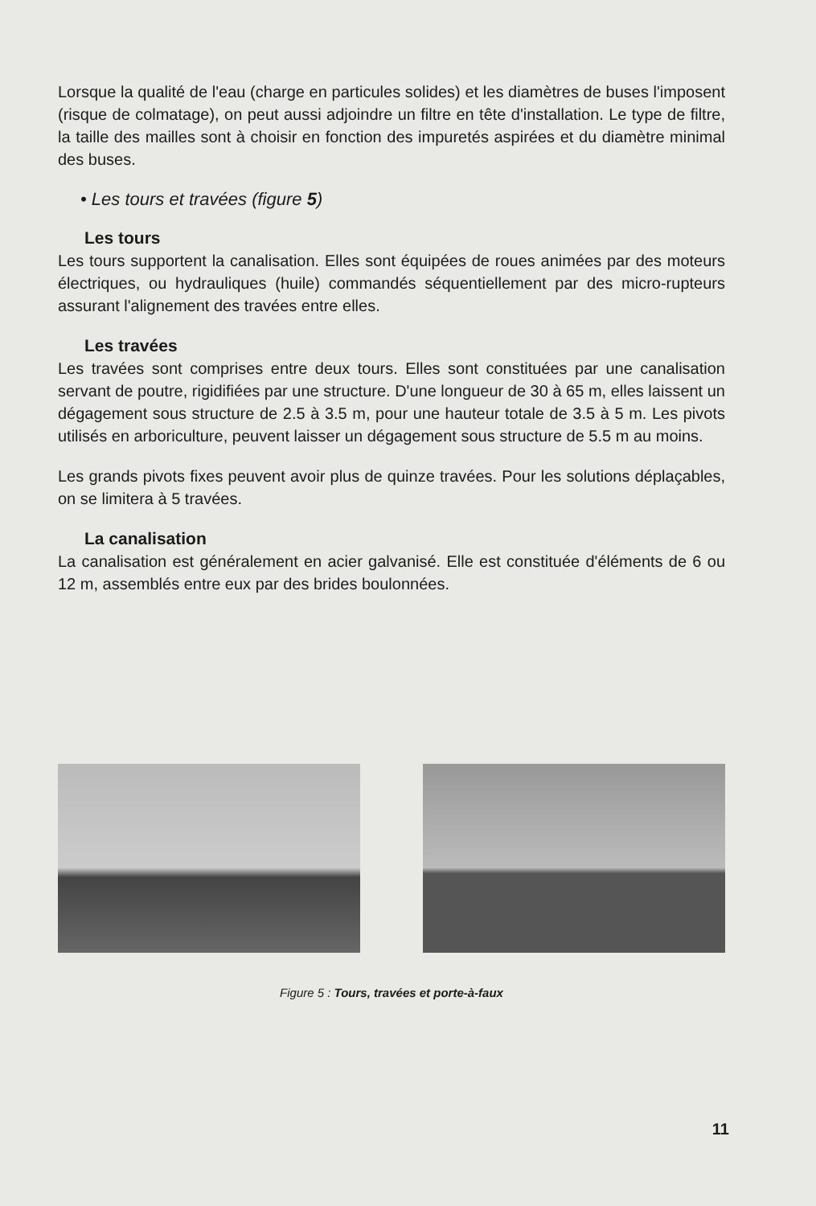Lorsque la qualité de l'eau (charge en particules solides) et les diamètres de buses l'imposent (risque de colmatage), on peut aussi adjoindre un filtre en tête d'installation. Le type de filtre, la taille des mailles sont à choisir en fonction des impuretés aspirées et du diamètre minimal des buses.
• Les tours et travées (figure 5)
Les tours
Les tours supportent la canalisation. Elles sont équipées de roues animées par des moteurs électriques, ou hydrauliques (huile) commandés séquentiellement par des micro-rupteurs assurant l'alignement des travées entre elles.
Les travées
Les travées sont comprises entre deux tours. Elles sont constituées par une canalisation servant de poutre, rigidifiées par une structure. D'une longueur de 30 à 65 m, elles laissent un dégagement sous structure de 2.5 à 3.5 m, pour une hauteur totale de 3.5 à 5 m. Les pivots utilisés en arboriculture, peuvent laisser un dégagement sous structure de 5.5 m au moins.
Les grands pivots fixes peuvent avoir plus de quinze travées. Pour les solutions déplaçables, on se limitera à 5 travées.
La canalisation
La canalisation est généralement en acier galvanisé. Elle est constituée d'éléments de 6 ou 12 m, assemblés entre eux par des brides boulonnées.
Figure 5 : Tours, travées et porte-à-faux
11